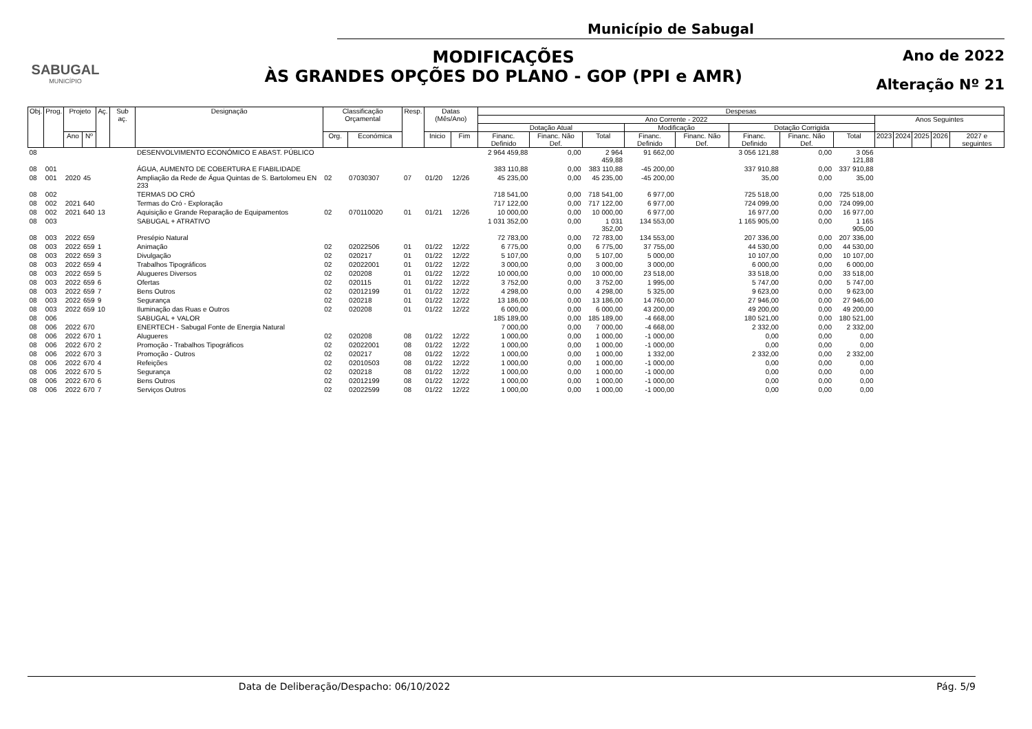SABUGAL
MUNICÍPIO
Município de Sabugal
MODIFICAÇÕES
ÀS GRANDES OPÇÕES DO PLANO - GOP (PPI e AMR)
Ano de 2022
Alteração Nº 21
| Obj. | Prog. | Projeto | | Aç. | Sub aç. | Designação | Classificação Orçamental | | Resp. | Datas (Mês/Ano) | | Despesas | | | | | | | | | | | | |
| --- | --- | --- | --- | --- | --- | --- | --- | --- | --- | --- | --- | --- | --- | --- | --- | --- | --- | --- | --- | --- | --- | --- | --- | --- |
| | | | | | | | | | | | | Ano Corrente - 2022 | | | | | | | | Anos Seguintes | | | | |
| | | | | | | | | | | | | Dotação Atual | | | Modificação | | Dotação Corrigida | | | | | | | |
| | | Ano | Nº | | | | Org. | Económica | | Inicio | Fim | Financ. Definido | Financ. Não Def. | Total | Financ. Definido | Financ. Não Def. | Financ. Definido | Financ. Não Def. | Total | 2023 | 2024 | 2025 | 2026 | 2027 e seguintes |
| 08 | | | | | | DESENVOLVIMENTO ECONÓMICO E ABAST. PÚBLICO | | | | | | 2 964 459,88 | 0,00 | 2 964 459,88 | 91 662,00 | | 3 056 121,88 | 0,00 | 3 056 121,88 | | | | | |
| 08 | 001 | | | | | ÁGUA, AUMENTO DE COBERTURA E FIABILIDADE | | | | | | 383 110,88 | 0,00 | 383 110,88 | -45 200,00 | | 337 910,88 | 0,00 | 337 910,88 | | | | | |
| 08 | 001 | 2020 | 45 | | | Ampliação da Rede de Água Quintas de S. Bartolomeu EN 233 | 02 | 07030307 | 07 | 01/20 | 12/26 | 45 235,00 | 0,00 | 45 235,00 | -45 200,00 | | 35,00 | 0,00 | 35,00 | | | | | |
| 08 | 002 | | | | | TERMAS DO CRÓ | | | | | | 718 541,00 | 0,00 | 718 541,00 | 6 977,00 | | 725 518,00 | 0,00 | 725 518,00 | | | | | |
| 08 | 002 | 2021 | 640 | | | Termas do Cró - Exploração | | | | | | 717 122,00 | 0,00 | 717 122,00 | 6 977,00 | | 724 099,00 | 0,00 | 724 099,00 | | | | | |
| 08 | 002 | 2021 | 640 | 13 | | Aquisição e Grande Reparação de Equipamentos | 02 | 070110020 | 01 | 01/21 | 12/26 | 10 000,00 | 0,00 | 10 000,00 | 6 977,00 | | 16 977,00 | 0,00 | 16 977,00 | | | | | |
| 08 | 003 | | | | | SABUGAL + ATRATIVO | | | | | | 1 031 352,00 | 0,00 | 1 031 352,00 | 134 553,00 | | 1 165 905,00 | 0,00 | 1 165 905,00 | | | | | |
| 08 | 003 | 2022 | 659 | | | Presépio Natural | | | | | | 72 783,00 | 0,00 | 72 783,00 | 134 553,00 | | 207 336,00 | 0,00 | 207 336,00 | | | | | |
| 08 | 003 | 2022 | 659 | 1 | | Animação | 02 | 02022506 | 01 | 01/22 | 12/22 | 6 775,00 | 0,00 | 6 775,00 | 37 755,00 | | 44 530,00 | 0,00 | 44 530,00 | | | | | |
| 08 | 003 | 2022 | 659 | 3 | | Divulgação | 02 | 020217 | 01 | 01/22 | 12/22 | 5 107,00 | 0,00 | 5 107,00 | 5 000,00 | | 10 107,00 | 0,00 | 10 107,00 | | | | | |
| 08 | 003 | 2022 | 659 | 4 | | Trabalhos Tipográficos | 02 | 02022001 | 01 | 01/22 | 12/22 | 3 000,00 | 0,00 | 3 000,00 | 3 000,00 | | 6 000,00 | 0,00 | 6 000,00 | | | | | |
| 08 | 003 | 2022 | 659 | 5 | | Alugueres Diversos | 02 | 020208 | 01 | 01/22 | 12/22 | 10 000,00 | 0,00 | 10 000,00 | 23 518,00 | | 33 518,00 | 0,00 | 33 518,00 | | | | | |
| 08 | 003 | 2022 | 659 | 6 | | Ofertas | 02 | 020115 | 01 | 01/22 | 12/22 | 3 752,00 | 0,00 | 3 752,00 | 1 995,00 | | 5 747,00 | 0,00 | 5 747,00 | | | | | |
| 08 | 003 | 2022 | 659 | 7 | | Bens Outros | 02 | 02012199 | 01 | 01/22 | 12/22 | 4 298,00 | 0,00 | 4 298,00 | 5 325,00 | | 9 623,00 | 0,00 | 9 623,00 | | | | | |
| 08 | 003 | 2022 | 659 | 9 | | Segurança | 02 | 020218 | 01 | 01/22 | 12/22 | 13 186,00 | 0,00 | 13 186,00 | 14 760,00 | | 27 946,00 | 0,00 | 27 946,00 | | | | | |
| 08 | 003 | 2022 | 659 | 10 | | Iluminação das Ruas e Outros | 02 | 020208 | 01 | 01/22 | 12/22 | 6 000,00 | 0,00 | 6 000,00 | 43 200,00 | | 49 200,00 | 0,00 | 49 200,00 | | | | | |
| 08 | 006 | | | | | SABUGAL + VALOR | | | | | | 185 189,00 | 0,00 | 185 189,00 | -4 668,00 | | 180 521,00 | 0,00 | 180 521,00 | | | | | |
| 08 | 006 | 2022 | 670 | | | ENERTECH - Sabugal Fonte de Energia Natural | | | | | | 7 000,00 | 0,00 | 7 000,00 | -4 668,00 | | 2 332,00 | 0,00 | 2 332,00 | | | | | |
| 08 | 006 | 2022 | 670 | 1 | | Alugueres | 02 | 020208 | 08 | 01/22 | 12/22 | 1 000,00 | 0,00 | 1 000,00 | -1 000,00 | | 0,00 | 0,00 | 0,00 | | | | | |
| 08 | 006 | 2022 | 670 | 2 | | Promoção - Trabalhos Tipográficos | 02 | 02022001 | 08 | 01/22 | 12/22 | 1 000,00 | 0,00 | 1 000,00 | -1 000,00 | | 0,00 | 0,00 | 0,00 | | | | | |
| 08 | 006 | 2022 | 670 | 3 | | Promoção - Outros | 02 | 020217 | 08 | 01/22 | 12/22 | 1 000,00 | 0,00 | 1 000,00 | 1 332,00 | | 2 332,00 | 0,00 | 2 332,00 | | | | | |
| 08 | 006 | 2022 | 670 | 4 | | Refeições | 02 | 02010503 | 08 | 01/22 | 12/22 | 1 000,00 | 0,00 | 1 000,00 | -1 000,00 | | 0,00 | 0,00 | 0,00 | | | | | |
| 08 | 006 | 2022 | 670 | 5 | | Segurança | 02 | 020218 | 08 | 01/22 | 12/22 | 1 000,00 | 0,00 | 1 000,00 | -1 000,00 | | 0,00 | 0,00 | 0,00 | | | | | |
| 08 | 006 | 2022 | 670 | 6 | | Bens Outros | 02 | 02012199 | 08 | 01/22 | 12/22 | 1 000,00 | 0,00 | 1 000,00 | -1 000,00 | | 0,00 | 0,00 | 0,00 | | | | | |
| 08 | 006 | 2022 | 670 | 7 | | Serviços Outros | 02 | 02022599 | 08 | 01/22 | 12/22 | 1 000,00 | 0,00 | 1 000,00 | -1 000,00 | | 0,00 | 0,00 | 0,00 | | | | | |
Data de Deliberação/Despacho: 06/10/2022 Pág. 5/9